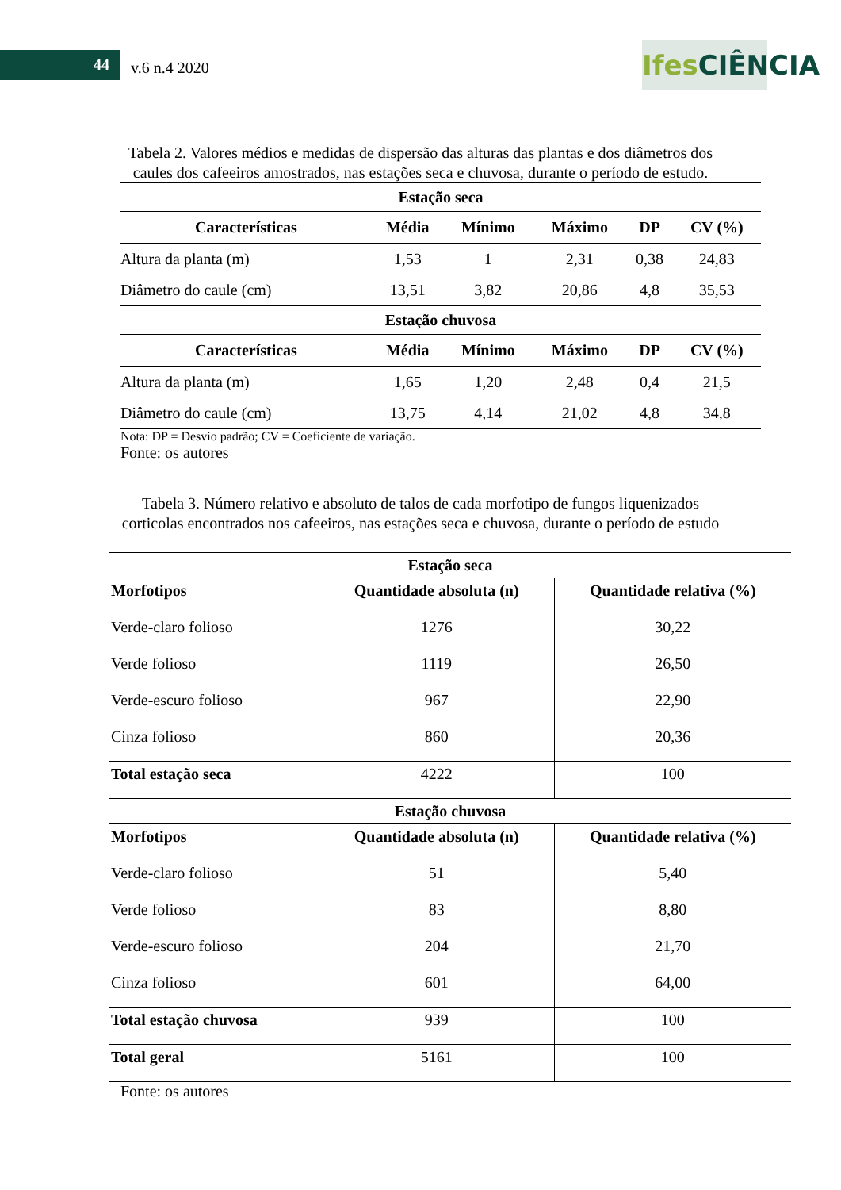44 v.6 n.4 2020
Ifes CIÊNCIA
Tabela 2. Valores médios e medidas de dispersão das alturas das plantas e dos diâmetros dos caules dos cafeeiros amostrados, nas estações seca e chuvosa, durante o período de estudo.
| Estação seca | | | | | |
| --- | --- | --- | --- | --- | --- |
| Características | Média | Mínimo | Máximo | DP | CV (%) |
| Altura da planta (m) | 1,53 | 1 | 2,31 | 0,38 | 24,83 |
| Diâmetro do caule (cm) | 13,51 | 3,82 | 20,86 | 4,8 | 35,53 |
| Estação chuvosa | | | | | |
| Características | Média | Mínimo | Máximo | DP | CV (%) |
| Altura da planta (m) | 1,65 | 1,20 | 2,48 | 0,4 | 21,5 |
| Diâmetro do caule (cm) | 13,75 | 4,14 | 21,02 | 4,8 | 34,8 |
Nota: DP = Desvio padrão; CV = Coeficiente de variação.
Fonte: os autores
Tabela 3. Número relativo e absoluto de talos de cada morfotipo de fungos liquenizados corticolas encontrados nos cafeeiros, nas estações seca e chuvosa, durante o período de estudo
| Estação seca | | |
| --- | --- | --- |
| Morfotipos | Quantidade absoluta (n) | Quantidade relativa (%) |
| Verde-claro folioso | 1276 | 30,22 |
| Verde folioso | 1119 | 26,50 |
| Verde-escuro folioso | 967 | 22,90 |
| Cinza folioso | 860 | 20,36 |
| Total estação seca | 4222 | 100 |
| Estação chuvosa | | |
| Morfotipos | Quantidade absoluta (n) | Quantidade relativa (%) |
| Verde-claro folioso | 51 | 5,40 |
| Verde folioso | 83 | 8,80 |
| Verde-escuro folioso | 204 | 21,70 |
| Cinza folioso | 601 | 64,00 |
| Total estação chuvosa | 939 | 100 |
| Total geral | 5161 | 100 |
Fonte: os autores